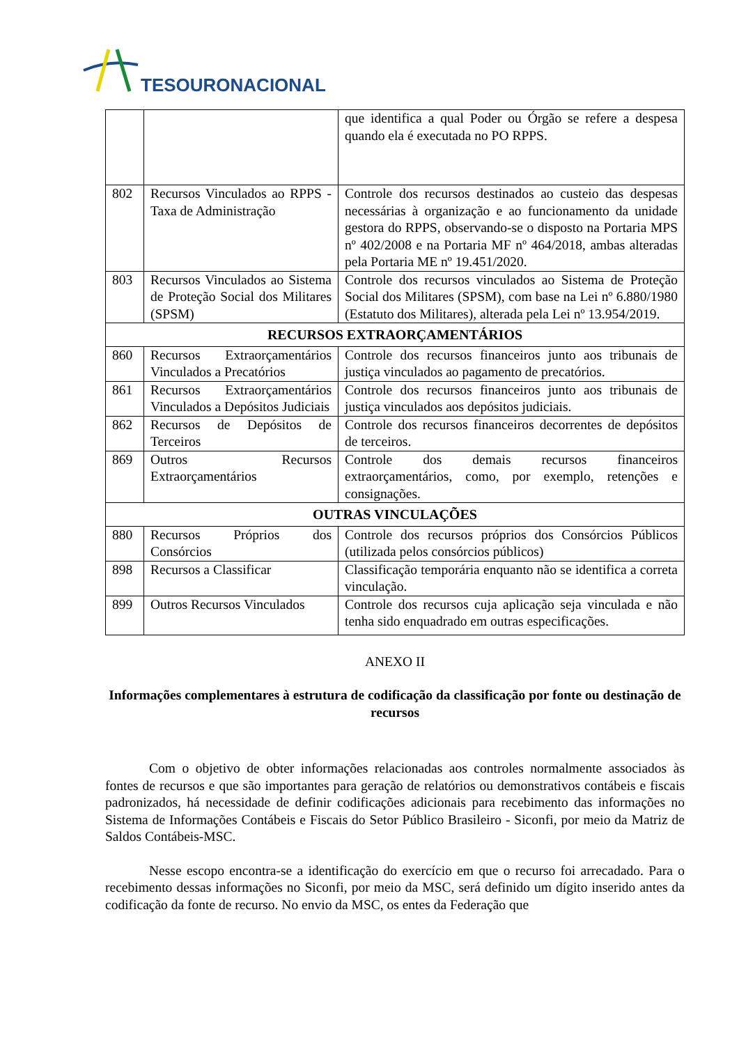TESOURONACIONAL
| | | que identifica a qual Poder ou Órgão se refere a despesa quando ela é executada no PO RPPS. |
| 802 | Recursos Vinculados ao RPPS - Taxa de Administração | Controle dos recursos destinados ao custeio das despesas necessárias à organização e ao funcionamento da unidade gestora do RPPS, observando-se o disposto na Portaria MPS nº 402/2008 e na Portaria MF nº 464/2018, ambas alteradas pela Portaria ME nº 19.451/2020. |
| 803 | Recursos Vinculados ao Sistema de Proteção Social dos Militares (SPSM) | Controle dos recursos vinculados ao Sistema de Proteção Social dos Militares (SPSM), com base na Lei nº 6.880/1980 (Estatuto dos Militares), alterada pela Lei nº 13.954/2019. |
| RECURSOS EXTRAORÇAMENTÁRIOS | | |
| 860 | Recursos Extraorçamentários Vinculados a Precatórios | Controle dos recursos financeiros junto aos tribunais de justiça vinculados ao pagamento de precatórios. |
| 861 | Recursos Extraorçamentários Vinculados a Depósitos Judiciais | Controle dos recursos financeiros junto aos tribunais de justiça vinculados aos depósitos judiciais. |
| 862 | Recursos de Depósitos de Terceiros | Controle dos recursos financeiros decorrentes de depósitos de terceiros. |
| 869 | Outros Recursos Extraorçamentários | Controle dos demais recursos financeiros extraorçamentários, como, por exemplo, retenções e consignações. |
| OUTRAS VINCULAÇÕES | | |
| 880 | Recursos Próprios dos Consórcios | Controle dos recursos próprios dos Consórcios Públicos (utilizada pelos consórcios públicos) |
| 898 | Recursos a Classificar | Classificação temporária enquanto não se identifica a correta vinculação. |
| 899 | Outros Recursos Vinculados | Controle dos recursos cuja aplicação seja vinculada e não tenha sido enquadrado em outras especificações. |
ANEXO II
Informações complementares à estrutura de codificação da classificação por fonte ou destinação de recursos
Com o objetivo de obter informações relacionadas aos controles normalmente associados às fontes de recursos e que são importantes para geração de relatórios ou demonstrativos contábeis e fiscais padronizados, há necessidade de definir codificações adicionais para recebimento das informações no Sistema de Informações Contábeis e Fiscais do Setor Público Brasileiro - Siconfi, por meio da Matriz de Saldos Contábeis-MSC.
Nesse escopo encontra-se a identificação do exercício em que o recurso foi arrecadado. Para o recebimento dessas informações no Siconfi, por meio da MSC, será definido um dígito inserido antes da codificação da fonte de recurso. No envio da MSC, os entes da Federação que